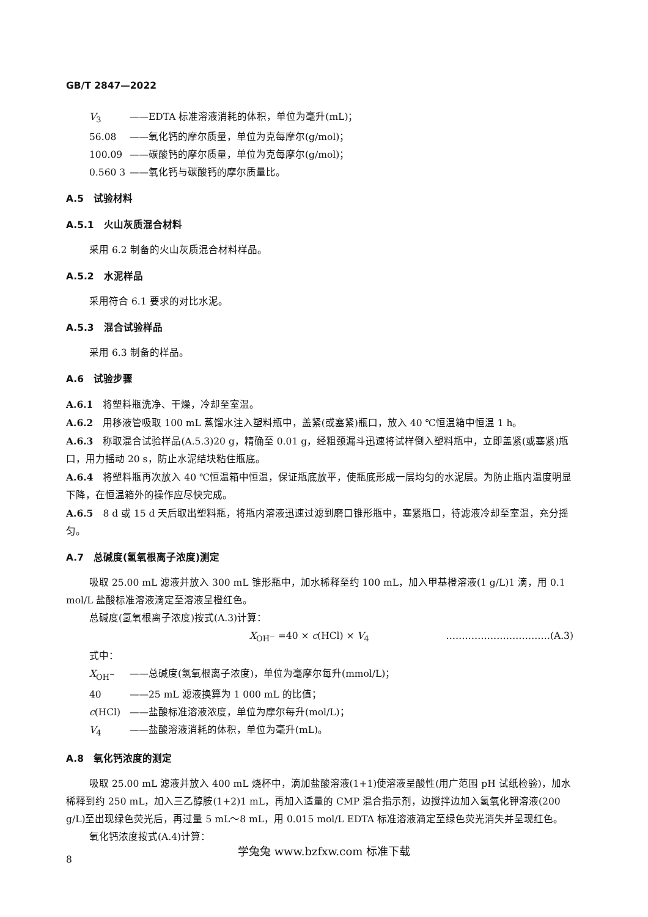GB/T 2847—2022
V<sub>3</sub> ——EDTA 标准溶液消耗的体积，单位为毫升(mL)；
56.08 ——氧化钙的摩尔质量，单位为克每摩尔(g/mol)；
100.09 ——碳酸钙的摩尔质量，单位为克每摩尔(g/mol)；
0.560 3 ——氧化钙与碳酸钙的摩尔质量比。
A.5　试验材料
A.5.1　火山灰质混合材料
采用 6.2 制备的火山灰质混合材料样品。
A.5.2　水泥样品
采用符合 6.1 要求的对比水泥。
A.5.3　混合试验样品
采用 6.3 制备的样品。
A.6　试验步骤
A.6.1　将塑料瓶洗净、干燥，冷却至室温。
A.6.2　用移液管吸取 100 mL 蒸馏水注入塑料瓶中，盖紧(或塞紧)瓶口，放入 40 ℃恒温箱中恒温 1 h。
A.6.3　称取混合试验样品(A.5.3)20 g，精确至 0.01 g，经粗颈漏斗迅速将试样倒入塑料瓶中，立即盖紧(或塞紧)瓶口，用力摇动 20 s，防止水泥结块粘住瓶底。
A.6.4　将塑料瓶再次放入 40 ℃恒温箱中恒温，保证瓶底放平，使瓶底形成一层均匀的水泥层。为防止瓶内温度明显下降，在恒温箱外的操作应尽快完成。
A.6.5　8 d 或 15 d 天后取出塑料瓶，将瓶内溶液迅速过滤到磨口锥形瓶中，塞紧瓶口，待滤液冷却至室温，充分摇匀。
A.7　总碱度(氢氧根离子浓度)测定
吸取 25.00 mL 滤液并放入 300 mL 锥形瓶中，加水稀释至约 100 mL，加入甲基橙溶液(1 g/L)1 滴，用 0.1 mol/L 盐酸标准溶液滴定至溶液呈橙红色。
总碱度(氢氧根离子浓度)按式(A.3)计算：
X<sub>OH<sup>−</sup></sub> =40 × c(HCl) × V<sub>4</sub> ……………………………(A.3)
式中：
X<sub>OH<sup>−</sup></sub> ——总碱度(氢氧根离子浓度)，单位为毫摩尔每升(mmol/L)；
40 ——25 mL 滤液换算为 1 000 mL 的比值；
c(HCl) ——盐酸标准溶液浓度，单位为摩尔每升(mol/L)；
V<sub>4</sub> ——盐酸溶液消耗的体积，单位为毫升(mL)。
A.8　氧化钙浓度的测定
吸取 25.00 mL 滤液并放入 400 mL 烧杯中，滴加盐酸溶液(1+1)使溶液呈酸性(用广范围 pH 试纸检验)，加水稀释到约 250 mL，加入三乙醇胺(1+2)1 mL，再加入适量的 CMP 混合指示剂，边搅拌边加入氢氧化钾溶液(200 g/L)至出现绿色荧光后，再过量 5 mL～8 mL，用 0.015 mol/L EDTA 标准溶液滴定至绿色荧光消失并呈现红色。
氧化钙浓度按式(A.4)计算：
8
学兔兔 www.bzfxw.com 标准下载